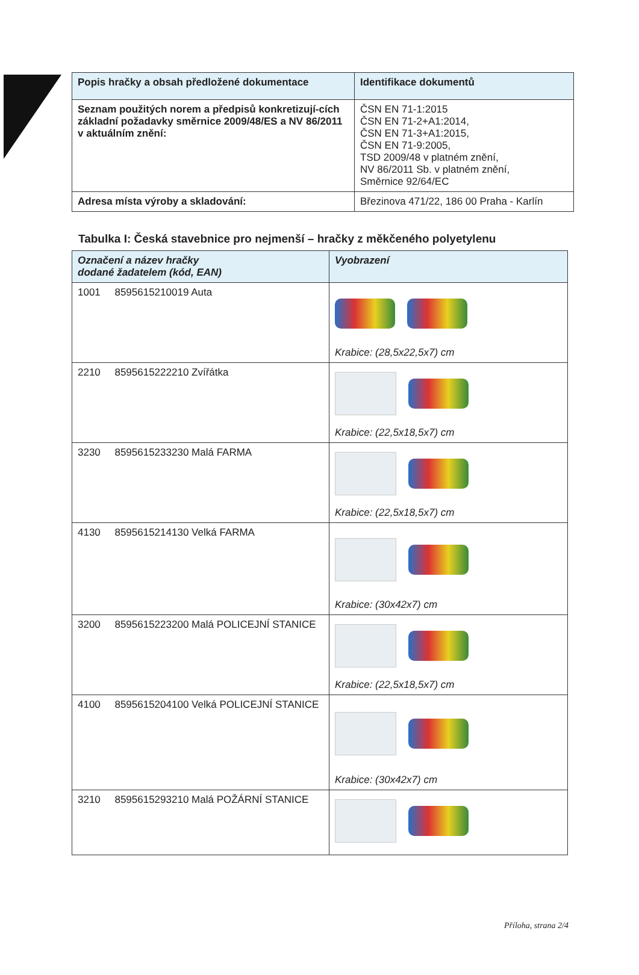| Popis hračky a obsah předložené dokumentace | Identifikace dokumentů |
| --- | --- |
| Seznam použitých norem a předpisů konkretizují-cích základní požadavky směrnice 2009/48/ES a NV 86/2011 v aktuálním znění: | ČSN EN 71-1:2015 ČSN EN 71-2+A1:2014, ČSN EN 71-3+A1:2015, ČSN EN 71-9:2005, TSD 2009/48 v platném znění, NV 86/2011 Sb. v platném znění, Směrnice 92/64/EC |
| Adresa místa výroby a skladování: | Březinova 471/22, 186 00 Praha - Karlín |
Tabulka I: Česká stavebnice pro nejmenší – hračky z měkčeného polyetylenu
| Označení a název hračky dodané žadatelem (kód, EAN) | Vyobrazení |
| --- | --- |
| 1001 8595615210019 Auta | Krabice: (28,5x22,5x7) cm |
| 2210 8595615222210 Zvířátka | Krabice: (22,5x18,5x7) cm |
| 3230 8595615233230 Malá FARMA | Krabice: (22,5x18,5x7) cm |
| 4130 8595615214130 Velká FARMA | Krabice: (30x42x7) cm |
| 3200 8595615223200 Malá POLICEJNÍ STANICE | Krabice: (22,5x18,5x7) cm |
| 4100 8595615204100 Velká POLICEJNÍ STANICE | Krabice: (30x42x7) cm |
| 3210 8595615293210 Malá POŽÁRNÍ STANICE | |
Příloha, strana 2/4